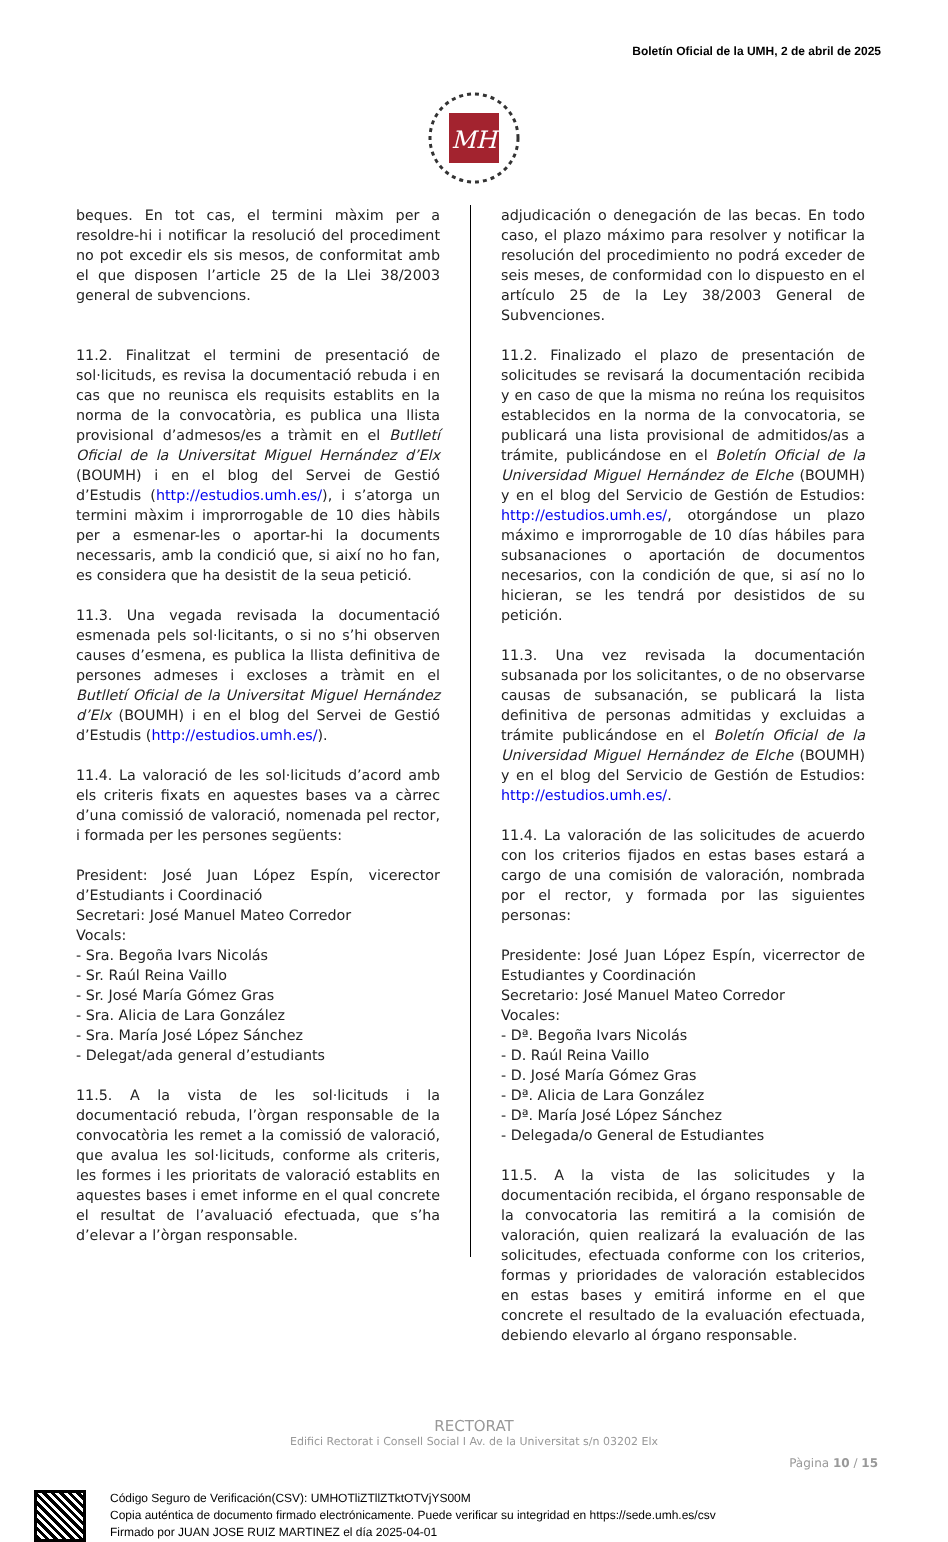Boletín Oficial de la UMH, 2 de abril de 2025
MH
beques. En tot cas, el termini màxim per a resoldre-hi i notificar la resolució del procediment no pot excedir els sis mesos, de conformitat amb el que disposen l’article 25 de la Llei 38/2003 general de subvencions.
11.2. Finalitzat el termini de presentació de sol·licituds, es revisa la documentació rebuda i en cas que no reunisca els requisits establits en la norma de la convocatòria, es publica una llista provisional d’admesos/es a tràmit en el Butlletí Oficial de la Universitat Miguel Hernández d’Elx (BOUMH) i en el blog del Servei de Gestió d’Estudis (http://estudios.umh.es/), i s’atorga un termini màxim i improrrogable de 10 dies hàbils per a esmenar-les o aportar-hi la documents necessaris, amb la condició que, si així no ho fan, es considera que ha desistit de la seua petició.
11.3. Una vegada revisada la documentació esmenada pels sol·licitants, o si no s’hi observen causes d’esmena, es publica la llista definitiva de persones admeses i excloses a tràmit en el Butlletí Oficial de la Universitat Miguel Hernández d’Elx (BOUMH) i en el blog del Servei de Gestió d’Estudis (http://estudios.umh.es/).
11.4. La valoració de les sol·licituds d’acord amb els criteris fixats en aquestes bases va a càrrec d’una comissió de valoració, nomenada pel rector, i formada per les persones següents:
President: José Juan López Espín, vicerector d’Estudiants i Coordinació
Secretari: José Manuel Mateo Corredor
Vocals:
- Sra. Begoña Ivars Nicolás
- Sr. Raúl Reina Vaillo
- Sr. José María Gómez Gras
- Sra. Alicia de Lara González
- Sra. María José López Sánchez
- Delegat/ada general d’estudiants
11.5. A la vista de les sol·licituds i la documentació rebuda, l’òrgan responsable de la convocatòria les remet a la comissió de valoració, que avalua les sol·licituds, conforme als criteris, les formes i les prioritats de valoració establits en aquestes bases i emet informe en el qual concrete el resultat de l’avaluació efectuada, que s’ha d’elevar a l’òrgan responsable.
adjudicación o denegación de las becas. En todo caso, el plazo máximo para resolver y notificar la resolución del procedimiento no podrá exceder de seis meses, de conformidad con lo dispuesto en el artículo 25 de la Ley 38/2003 General de Subvenciones.
11.2. Finalizado el plazo de presentación de solicitudes se revisará la documentación recibida y en caso de que la misma no reúna los requisitos establecidos en la norma de la convocatoria, se publicará una lista provisional de admitidos/as a trámite, publicándose en el Boletín Oficial de la Universidad Miguel Hernández de Elche (BOUMH) y en el blog del Servicio de Gestión de Estudios: http://estudios.umh.es/, otorgándose un plazo máximo e improrrogable de 10 días hábiles para subsanaciones o aportación de documentos necesarios, con la condición de que, si así no lo hicieran, se les tendrá por desistidos de su petición.
11.3. Una vez revisada la documentación subsanada por los solicitantes, o de no observarse causas de subsanación, se publicará la lista definitiva de personas admitidas y excluidas a trámite publicándose en el Boletín Oficial de la Universidad Miguel Hernández de Elche (BOUMH) y en el blog del Servicio de Gestión de Estudios: http://estudios.umh.es/.
11.4. La valoración de las solicitudes de acuerdo con los criterios fijados en estas bases estará a cargo de una comisión de valoración, nombrada por el rector, y formada por las siguientes personas:
Presidente: José Juan López Espín, vicerrector de Estudiantes y Coordinación
Secretario: José Manuel Mateo Corredor
Vocales:
- Dª. Begoña Ivars Nicolás
- D. Raúl Reina Vaillo
- D. José María Gómez Gras
- Dª. Alicia de Lara González
- Dª. María José López Sánchez
- Delegada/o General de Estudiantes
11.5. A la vista de las solicitudes y la documentación recibida, el órgano responsable de la convocatoria las remitirá a la comisión de valoración, quien realizará la evaluación de las solicitudes, efectuada conforme con los criterios, formas y prioridades de valoración establecidos en estas bases y emitirá informe en el que concrete el resultado de la evaluación efectuada, debiendo elevarlo al órgano responsable.
RECTORAT
Edifici Rectorat i Consell Social I Av. de la Universitat s/n 03202 Elx
Pàgina 10 / 15
Código Seguro de Verificación(CSV): UMHOTliZTllZTktOTVjYS00M
Copia auténtica de documento firmado electrónicamente. Puede verificar su integridad en https://sede.umh.es/csv
Firmado por JUAN JOSE RUIZ MARTINEZ el día 2025-04-01